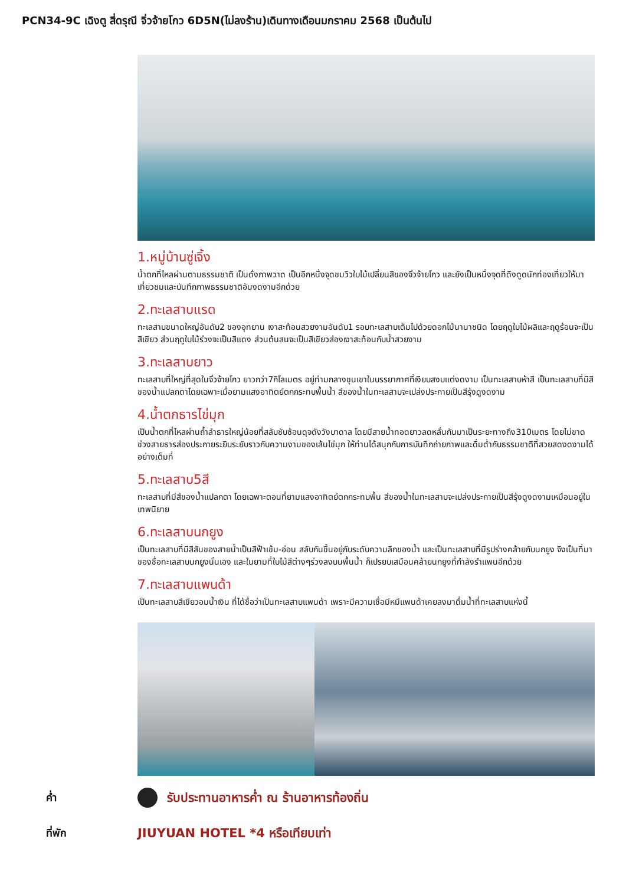PCN34-9C เฉิงตู สี่ดรุณี จิ่วจ้ายโกว 6D5N(ไม่ลงร้าน)เดินทางเดือนมกราคม 2568 เป็นต้นไป
1.หมู่บ้านซู่เจิ้ง
น้ำตกที่ไหลผ่านตามธรรมชาติ เป็นดั่งภาพวาด เป็นอีกหนึ่งจุดชมวิวใบไม้เปลี่ยนสีของจิ่วจ้ายโกว และยังเป็นหนึ่งจุดที่ดึงดูดนักท่องเที่ยวให้มาเที่ยวชมและบันทึกภาพธรรมชาติอันงดงามอีกด้วย
2.ทะเลสาบแรด
ทะเลสาบขนาดใหญ่อันดับ2 ของอุทยาน เงาสะท้อนสวยงามอันดับ1 รอบทะเลสาบเต็มไปด้วยดอกไม้นานาชนิด โดยฤดูใบไม้ผลิและฤดูร้อนจะเป็นสีเขียว ส่วนฤดูใบไม้ร่วงจะเป็นสีแดง ส่วนต้นสนจะเป็นสีเขียวส่องเงาสะท้อนกับน้ำสวยงาม
3.ทะเลสาบยาว
ทะเลสาบที่ใหญ่ที่สุดในจิ่วจ้ายโกว ยาวกว่า7กิโลเมตร อยู่ท่ามกลางขุนเขาในบรรยากาศที่เงียบสงบแต่งดงาม เป็นทะเลสาบห้าสี เป็นทะเลสาบที่มีสีของน้ำแปลกตาโดยเฉพาะเมื่อยามแสงอาทิตย์ตกกระทบพื้นน้ำ สีของน้ำในทะเลสาบจะเปล่งประกายเป็นสีรุ้งดูงดงาม
4.น้ำตกธารไข่มุก
เป็นน้ำตกที่ไหลผ่านถ้ำลำธารใหญ่น้อยที่สลับซับซ้อนดุจดังวังบาดาล โดยมีสายน้ำทอดยาวลดหลั่นกันมาเป็นระยะทางถึง310เมตร โดยไม่ขาดช่วงสายธารส่องประกายระยิบระยับราวกับความงามของเส้นไข่มุก ให้ท่านได้สนุกกับการบันทึกถ่ายภาพและดื่มด่ำกับธรรมชาติที่สวยสดงดงามได้อย่างเต็มที่
5.ทะเลสาบ5สี
ทะเลสาบที่มีสีของน้ำแปลกตา โดยเฉพาะตอนที่ยามแสงอาทิตย์ตกกระทบพื้น สีของน้ำในทะเลสาบจะเปล่งประกายเป็นสีรุ้งดูงดงามเหมือนอยู่ในเทพนิยาย
6.ทะเลสาบนกยูง
เป็นทะเลสาบที่มีสีสันของสายน้ำเป็นสีฟ้าเข้ม-อ่อน สลับกันขึ้นอยู่กับระดับความลึกของน้ำ และเป็นทะเลสาบที่มีรูปร่างคล้ายกับนกยูง จึงเป็นที่มาของชื่อทะเลสาบนกยูงนั่นเอง และในยามที่ใบไม้สีต่างๆร่วงลงบนพื้นน้ำ ก็เปรยบเสมือนคล้ายนกยูงที่กำลังรำแพนอีกด้วย
7.ทะเลสาบแพนด้า
เป็นทะเลสาบสีเขียวอมน้ำเงิน ที่ได้ชื่อว่าเป็นทะเลสาบแพนด้า เพราะมีความเชื่อมีหมีแพนด้าเคยลงมาดื่มน้ำที่ทะเลสาบแห่งนี้
ค่ำ
รับประทานอาหารค่ำ ณ ร้านอาหารท้องถิ่น
ที่พัก
JIUYUAN HOTEL *4 หรือเทียบเท่า